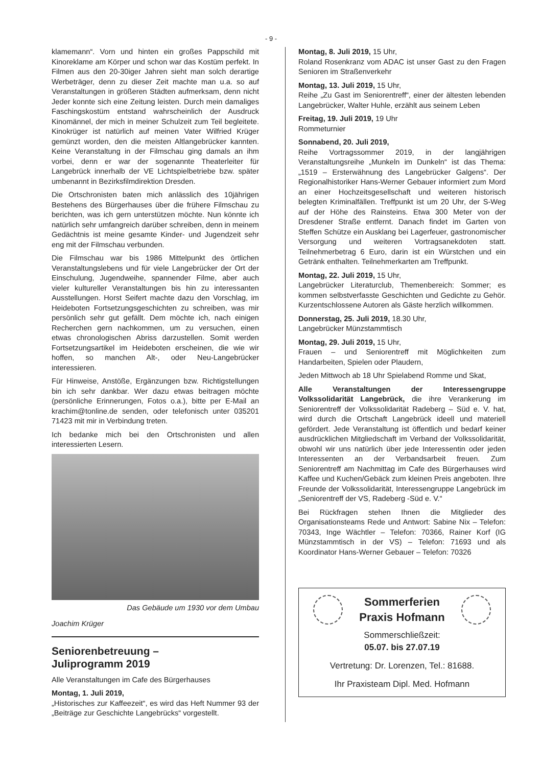- 9 -
klamemann“. Vorn und hinten ein großes Pappschild mit Kinoreklame am Körper und schon war das Kostüm perfekt. In Filmen aus den 20-30iger Jahren sieht man solch derartige Werbeträger, denn zu dieser Zeit machte man u.a. so auf Veranstaltungen in größeren Städten aufmerksam, denn nicht Jeder konnte sich eine Zeitung leisten. Durch mein damaliges Faschingskostüm entstand wahrscheinlich der Ausdruck Kinomännel, der mich in meiner Schulzeit zum Teil begleitete. Kinokrüger ist natürlich auf meinen Vater Wilfried Krüger gemünzt worden, den die meisten Altlangebrücker kannten. Keine Veranstaltung in der Filmschau ging damals an ihm vorbei, denn er war der sogenannte Theaterleiter für Langebrück innerhalb der VE Lichtspielbetriebe bzw. später umbenannt in Bezirksfilmdirektion Dresden.
Die Ortschronisten baten mich anlässlich des 10jährigen Bestehens des Bürgerhauses über die frühere Filmschau zu berichten, was ich gern unterstützen möchte. Nun könnte ich natürlich sehr umfangreich darüber schreiben, denn in meinem Gedächtnis ist meine gesamte Kinder- und Jugendzeit sehr eng mit der Filmschau verbunden.
Die Filmschau war bis 1986 Mittelpunkt des örtlichen Veranstaltungslebens und für viele Langebrücker der Ort der Einschulung, Jugendweihe, spannender Filme, aber auch vieler kultureller Veranstaltungen bis hin zu interessanten Ausstellungen. Horst Seifert machte dazu den Vorschlag, im Heideboten Fortsetzungsgeschichten zu schreiben, was mir persönlich sehr gut gefällt. Dem möchte ich, nach einigen Recherchen gern nachkommen, um zu versuchen, einen etwas chronologischen Abriss darzustellen. Somit werden Fortsetzungsartikel im Heideboten erscheinen, die wie wir hoffen, so manchen Alt-, oder Neu-Langebrücker interessieren.
Für Hinweise, Anstöße, Ergänzungen bzw. Richtigstellungen bin ich sehr dankbar. Wer dazu etwas beitragen möchte (persönliche Erinnerungen, Fotos o.a.), bitte per E-Mail an krachim@tonline.de senden, oder telefonisch unter 035201 71423 mit mir in Verbindung treten.
Ich bedanke mich bei den Ortschronisten und allen interessierten Lesern.
Das Gebäude um 1930 vor dem Umbau
Joachim Krüger
Seniorenbetreuung –
Juliprogramm 2019
Alle Veranstaltungen im Cafe des Bürgerhauses
Montag, 1. Juli 2019,
„Historisches zur Kaffeezeit“, es wird das Heft Nummer 93 der „Beiträge zur Geschichte Langebrücks“ vorgestellt.
Montag, 8. Juli 2019, 15 Uhr,
Roland Rosenkranz vom ADAC ist unser Gast zu den Fragen Senioren im Straßenverkehr
Montag, 13. Juli 2019, 15 Uhr,
Reihe „Zu Gast im Seniorentreff“, einer der ältesten lebenden Langebrücker, Walter Huhle, erzählt aus seinem Leben
Freitag, 19. Juli 2019, 19 Uhr
Rommeturnier
Sonnabend, 20. Juli 2019,
Reihe Vortragssommer 2019, in der langjährigen Veranstaltungsreihe „Munkeln im Dunkeln“ ist das Thema: „1519 – Ersterwähnung des Langebrücker Galgens“. Der Regionalhistoriker Hans-Werner Gebauer informiert zum Mord an einer Hochzeitsgesellschaft und weiteren historisch belegten Kriminalfällen. Treffpunkt ist um 20 Uhr, der S-Weg auf der Höhe des Rainsteins. Etwa 300 Meter von der Dresdener Straße entfernt. Danach findet im Garten von Steffen Schütze ein Ausklang bei Lagerfeuer, gastronomischer Versorgung und weiteren Vortragsanekdoten statt. Teilnehmerbetrag 6 Euro, darin ist ein Würstchen und ein Getränk enthalten. Teilnehmerkarten am Treffpunkt.
Montag, 22. Juli 2019, 15 Uhr,
Langebrücker Literaturclub, Themenbereich: Sommer; es kommen selbstverfasste Geschichten und Gedichte zu Gehör. Kurzentschlossene Autoren als Gäste herzlich willkommen.
Donnerstag, 25. Juli 2019, 18.30 Uhr,
Langebrücker Münzstammtisch
Montag, 29. Juli 2019, 15 Uhr,
Frauen – und Seniorentreff mit Möglichkeiten zum Handarbeiten, Spielen oder Plaudern,
Jeden Mittwoch ab 18 Uhr Spielabend Romme und Skat,
Alle Veranstaltungen der Interessengruppe Volkssolidarität Langebrück, die ihre Verankerung im Seniorentreff der Volkssolidarität Radeberg – Süd e. V. hat, wird durch die Ortschaft Langebrück ideell und materiell gefördert. Jede Veranstaltung ist öffentlich und bedarf keiner ausdrücklichen Mitgliedschaft im Verband der Volkssolidarität, obwohl wir uns natürlich über jede Interessentin oder jeden Interessenten an der Verbandsarbeit freuen. Zum Seniorentreff am Nachmittag im Cafe des Bürgerhauses wird Kaffee und Kuchen/Gebäck zum kleinen Preis angeboten. Ihre Freunde der Volkssolidarität, Interessengruppe Langebrück im „Seniorentreff der VS, Radeberg -Süd e. V.“
Bei Rückfragen stehen Ihnen die Mitglieder des Organisationsteams Rede und Antwort: Sabine Nix – Telefon: 70343, Inge Wächtler – Telefon: 70366, Rainer Korf (IG Münzstammtisch in der VS) – Telefon: 71693 und als Koordinator Hans-Werner Gebauer – Telefon: 70326
Sommerferien
Praxis Hofmann
Sommerschließzeit:
05.07. bis 27.07.19
Vertretung: Dr. Lorenzen, Tel.: 81688.
Ihr Praxisteam Dipl. Med. Hofmann